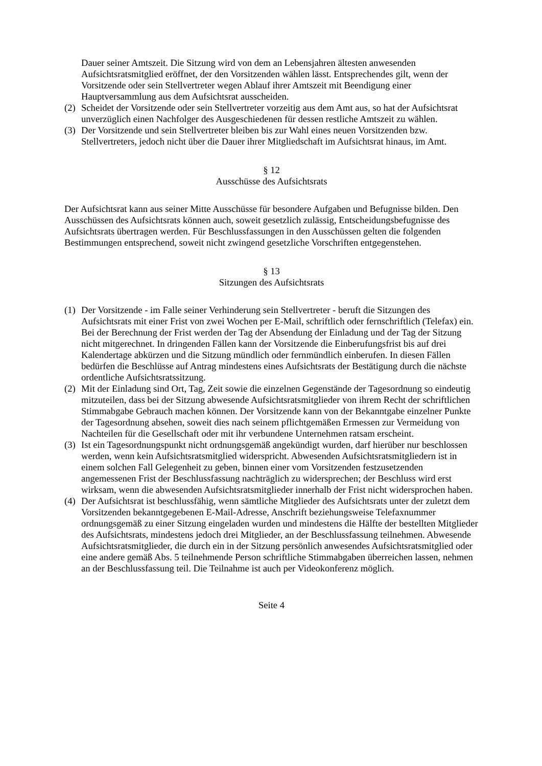Dauer seiner Amtszeit. Die Sitzung wird von dem an Lebensjahren ältesten anwesenden Aufsichtsratsmitglied eröffnet, der den Vorsitzenden wählen lässt. Entsprechendes gilt, wenn der Vorsitzende oder sein Stellvertreter wegen Ablauf ihrer Amtszeit mit Beendigung einer Hauptversammlung aus dem Aufsichtsrat ausscheiden.
(2)
Scheidet der Vorsitzende oder sein Stellvertreter vorzeitig aus dem Amt aus, so hat der Aufsichtsrat unverzüglich einen Nachfolger des Ausgeschiedenen für dessen restliche Amtszeit zu wählen.
(3)
Der Vorsitzende und sein Stellvertreter bleiben bis zur Wahl eines neuen Vorsitzenden bzw. Stellvertreters, jedoch nicht über die Dauer ihrer Mitgliedschaft im Aufsichtsrat hinaus, im Amt.
§ 12
Ausschüsse des Aufsichtsrats
Der Aufsichtsrat kann aus seiner Mitte Ausschüsse für besondere Aufgaben und Befugnisse bilden. Den Ausschüssen des Aufsichtsrats können auch, soweit gesetzlich zulässig, Entscheidungsbefugnisse des Aufsichtsrats übertragen werden. Für Beschlussfassungen in den Ausschüssen gelten die folgenden Bestimmungen entsprechend, soweit nicht zwingend gesetzliche Vorschriften entgegenstehen.
§ 13
Sitzungen des Aufsichtsrats
(1)
Der Vorsitzende - im Falle seiner Verhinderung sein Stellvertreter - beruft die Sitzungen des Aufsichtsrats mit einer Frist von zwei Wochen per E-Mail, schriftlich oder fernschriftlich (Telefax) ein. Bei der Berechnung der Frist werden der Tag der Absendung der Einladung und der Tag der Sitzung nicht mitgerechnet. In dringenden Fällen kann der Vorsitzende die Einberufungsfrist bis auf drei Kalendertage abkürzen und die Sitzung mündlich oder fernmündlich einberufen. In diesen Fällen bedürfen die Beschlüsse auf Antrag mindestens eines Aufsichtsrats der Bestätigung durch die nächste ordentliche Aufsichtsratssitzung.
(2)
Mit der Einladung sind Ort, Tag, Zeit sowie die einzelnen Gegenstände der Tagesordnung so eindeutig mitzuteilen, dass bei der Sitzung abwesende Aufsichtsratsmitglieder von ihrem Recht der schriftlichen Stimmabgabe Gebrauch machen können. Der Vorsitzende kann von der Bekanntgabe einzelner Punkte der Tagesordnung absehen, soweit dies nach seinem pflichtgemäßen Ermessen zur Vermeidung von Nachteilen für die Gesellschaft oder mit ihr verbundene Unternehmen ratsam erscheint.
(3)
Ist ein Tagesordnungspunkt nicht ordnungsgemäß angekündigt wurden, darf hierüber nur beschlossen werden, wenn kein Aufsichtsratsmitglied widerspricht. Abwesenden Aufsichtsratsmitgliedern ist in einem solchen Fall Gelegenheit zu geben, binnen einer vom Vorsitzenden festzusetzenden angemessenen Frist der Beschlussfassung nachträglich zu widersprechen; der Beschluss wird erst wirksam, wenn die abwesenden Aufsichtsratsmitglieder innerhalb der Frist nicht widersprochen haben.
(4)
Der Aufsichtsrat ist beschlussfähig, wenn sämtliche Mitglieder des Aufsichtsrats unter der zuletzt dem Vorsitzenden bekanntgegebenen E-Mail-Adresse, Anschrift beziehungsweise Telefaxnummer ordnungsgemäß zu einer Sitzung eingeladen wurden und mindestens die Hälfte der bestellten Mitglieder des Aufsichtsrats, mindestens jedoch drei Mitglieder, an der Beschlussfassung teilnehmen. Abwesende Aufsichtsratsmitglieder, die durch ein in der Sitzung persönlich anwesendes Aufsichtsratsmitglied oder eine andere gemäß Abs. 5 teilnehmende Person schriftliche Stimmabgaben überreichen lassen, nehmen an der Beschlussfassung teil. Die Teilnahme ist auch per Videokonferenz möglich.
Seite 4